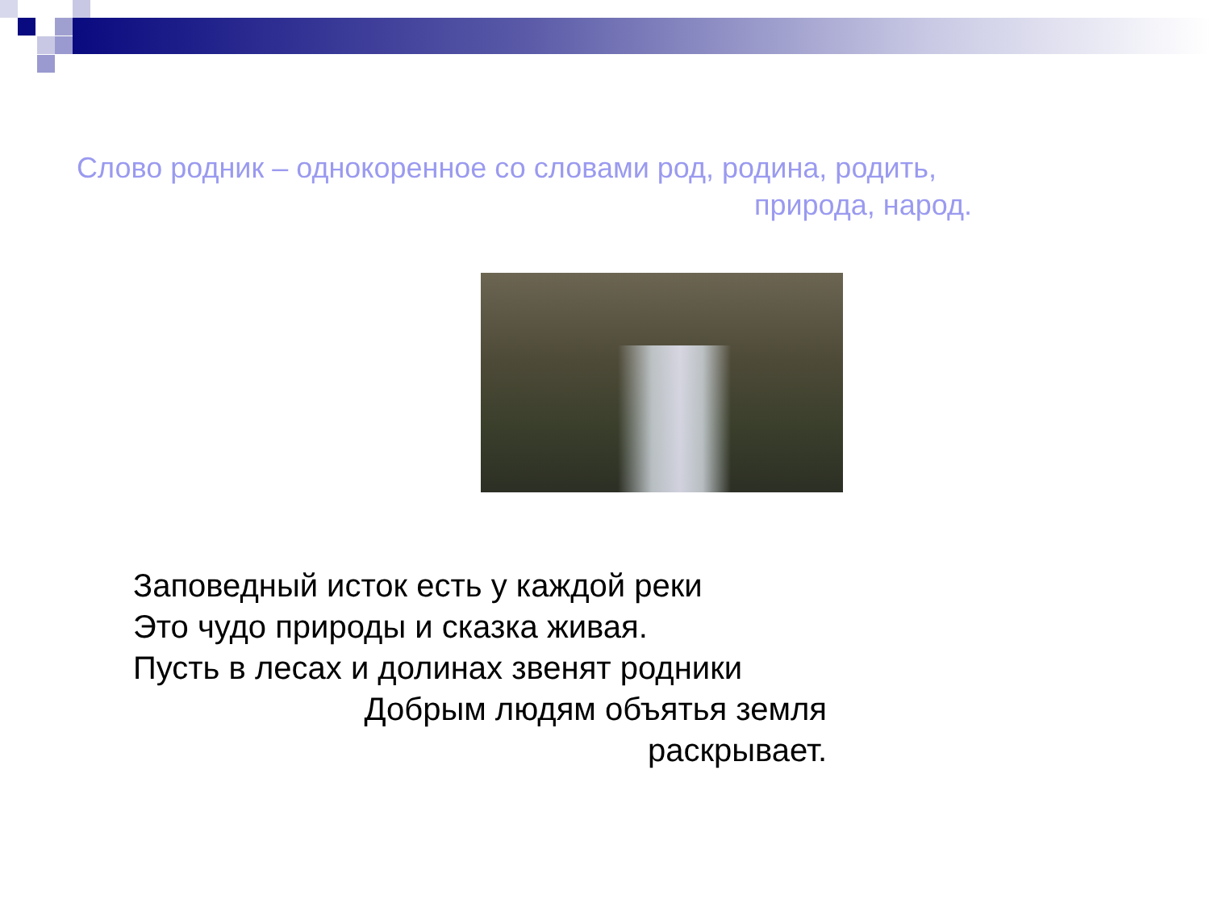Слово родник – однокоренное со словами род, родина, родить,
природа, народ.
Заповедный исток есть у каждой реки
Это чудо природы и сказка живая.
Пусть в лесах и долинах звенят родники
Добрым людям объятья земля
раскрывает.